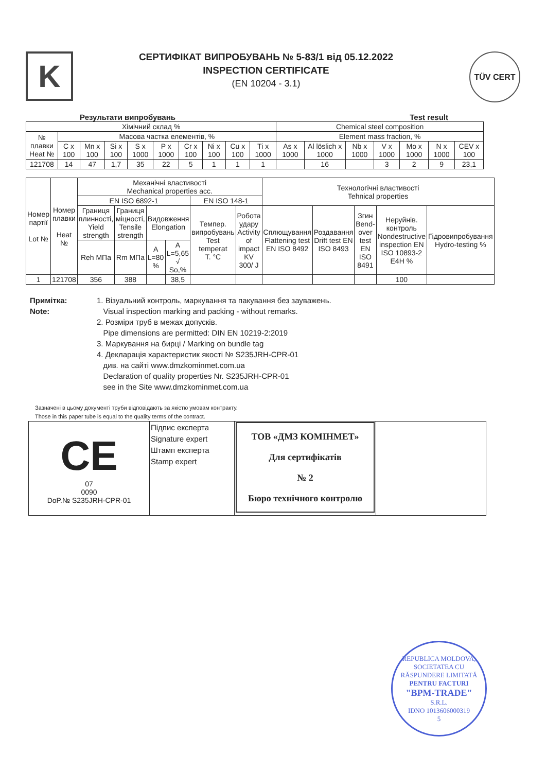K
СЕРТИФІКАТ ВИПРОБУВАНЬ № 5-83/1 від 05.12.2022
INSPECTION CERTIFICATE
(EN 10204 - 3.1)
TÜV CERT
Результати випробувань Test result
| Хімічний склад % | | | | | | | | | | Chemical steel composition | | | | | | |
| № плавки Heat № | Масова частка елементів, % | | | | | | | | | Element mass fraction, % | | | | | | |
| | C x 100 | Mn x 100 | Si x 100 | S x 1000 | P x 1000 | Cr x 100 | Ni x 100 | Cu x 100 | Ti x 1000 | As x 1000 | Al löslich x 1000 | Nb x 1000 | V x 1000 | Mo x 1000 | N x 1000 | CEV x 100 |
| 121708 | 14 | 47 | 1,7 | 35 | 22 | 5 | 1 | 1 | 1 | | 16 | | 3 | 2 | 9 | 23,1 |
| Номер партії Lot № | Номер плавки Heat № | Механічні властивості Mechanical properties acc. | | | | | | Технологічні властивості Tehnical properties | | | | |
| | | EN ISO 6892-1 | | | | EN ISO 148-1 | | | | | | |
| | | Границя плинності, Yield strength | Границя міцності, Tensile strength | Видовження Elongation | | Темпер. випробувань Test temperat T. °C | Робота удару Activity of impact KV 300/ J | Сплющування Flattening test EN ISO 8492 | Роздавання Drift test EN ISO 8493 | Згин Bend-over test EN ISO 8491 | Неруйнів. контроль Nondestructive inspection EN ISO 10893-2 E4H % | Гідровипробування Hydro-testing % |
| | | Reh MПа | Rm MПа | A L=80 % | A L=5,65 √ So,% | | | | | | | |
| 1 | 121708 | 356 | 388 | | 38,5 | | | | | | 100 | |
Примітка:
Note:
1. Візуальний контроль, маркування та пакування без зауважень.
Visual inspection marking and packing - without remarks.
2. Розміри труб в межах допусків.
Pipe dimensions are permitted: DIN EN 10219-2:2019
3. Маркування на бирці / Marking on bundle tag
4. Декларація характеристик якості № S235JRH-CPR-01
див. на сайті www.dmzkominmet.com.ua
Declaration of quality properties Nr. S235JRH-CPR-01
see in the Site www.dmzkominmet.com.ua
Зазначені в цьому документі труби відповідають за якістю умовам контракту.
Those in this paper tube is equal to the quality terms of the contract.
| CE 07 0090 DoP.№ S235JRH-CPR-01 | Підпис експерта Signature expert Штамп експерта Stamp expert | ТОВ «ДМЗ КОМІНМЕТ» Для сертифікатів № 2 Бюро технічного контролю | |
REPUBLICA MOLDOVA, SOCIETATEA CU RĂSPUNDERE LIMITATĂ
PENTRU FACTURI
"BPM-TRADE"
S.R.L.
IDNO 1013606000319
5